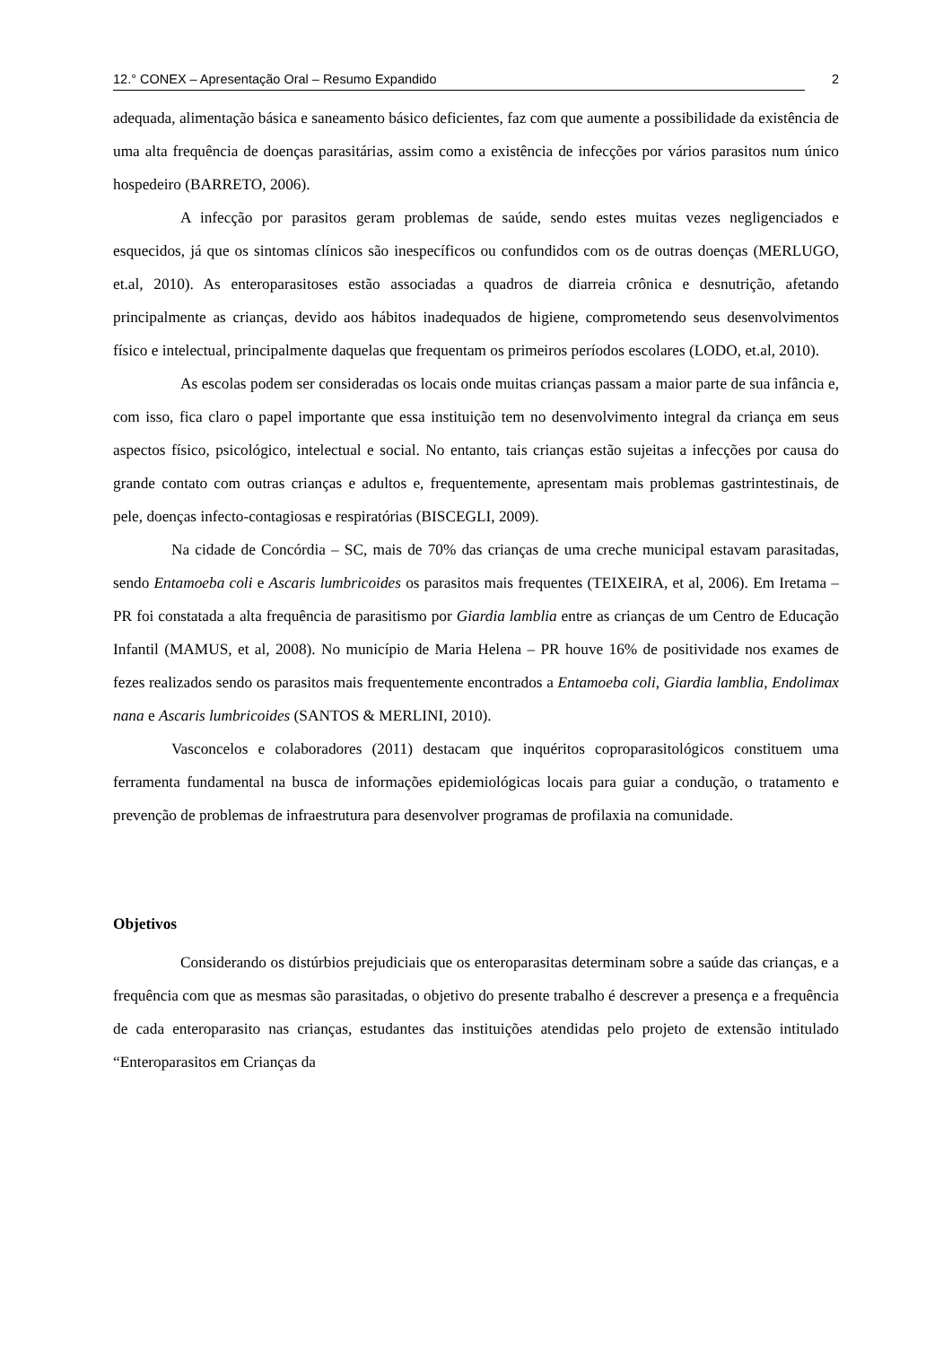12.° CONEX – Apresentação Oral – Resumo Expandido 2
adequada, alimentação básica e saneamento básico deficientes, faz com que aumente a possibilidade da existência de uma alta frequência de doenças parasitárias, assim como a existência de infecções por vários parasitos num único hospedeiro (BARRETO, 2006).
A infecção por parasitos geram problemas de saúde, sendo estes muitas vezes negligenciados e esquecidos, já que os sintomas clínicos são inespecíficos ou confundidos com os de outras doenças (MERLUGO, et.al, 2010). As enteroparasitoses estão associadas a quadros de diarreia crônica e desnutrição, afetando principalmente as crianças, devido aos hábitos inadequados de higiene, comprometendo seus desenvolvimentos físico e intelectual, principalmente daquelas que frequentam os primeiros períodos escolares (LODO, et.al, 2010).
As escolas podem ser consideradas os locais onde muitas crianças passam a maior parte de sua infância e, com isso, fica claro o papel importante que essa instituição tem no desenvolvimento integral da criança em seus aspectos físico, psicológico, intelectual e social. No entanto, tais crianças estão sujeitas a infecções por causa do grande contato com outras crianças e adultos e, frequentemente, apresentam mais problemas gastrintestinais, de pele, doenças infecto-contagiosas e respiratórias (BISCEGLI, 2009).
Na cidade de Concórdia – SC, mais de 70% das crianças de uma creche municipal estavam parasitadas, sendo Entamoeba coli e Ascaris lumbricoides os parasitos mais frequentes (TEIXEIRA, et al, 2006). Em Iretama – PR foi constatada a alta frequência de parasitismo por Giardia lamblia entre as crianças de um Centro de Educação Infantil (MAMUS, et al, 2008). No município de Maria Helena – PR houve 16% de positividade nos exames de fezes realizados sendo os parasitos mais frequentemente encontrados a Entamoeba coli, Giardia lamblia, Endolimax nana e Ascaris lumbricoides (SANTOS & MERLINI, 2010).
Vasconcelos e colaboradores (2011) destacam que inquéritos coproparasitológicos constituem uma ferramenta fundamental na busca de informações epidemiológicas locais para guiar a condução, o tratamento e prevenção de problemas de infraestrutura para desenvolver programas de profilaxia na comunidade.
Objetivos
Considerando os distúrbios prejudiciais que os enteroparasitas determinam sobre a saúde das crianças, e a frequência com que as mesmas são parasitadas, o objetivo do presente trabalho é descrever a presença e a frequência de cada enteroparasito nas crianças, estudantes das instituições atendidas pelo projeto de extensão intitulado “Enteroparasitos em Crianças da